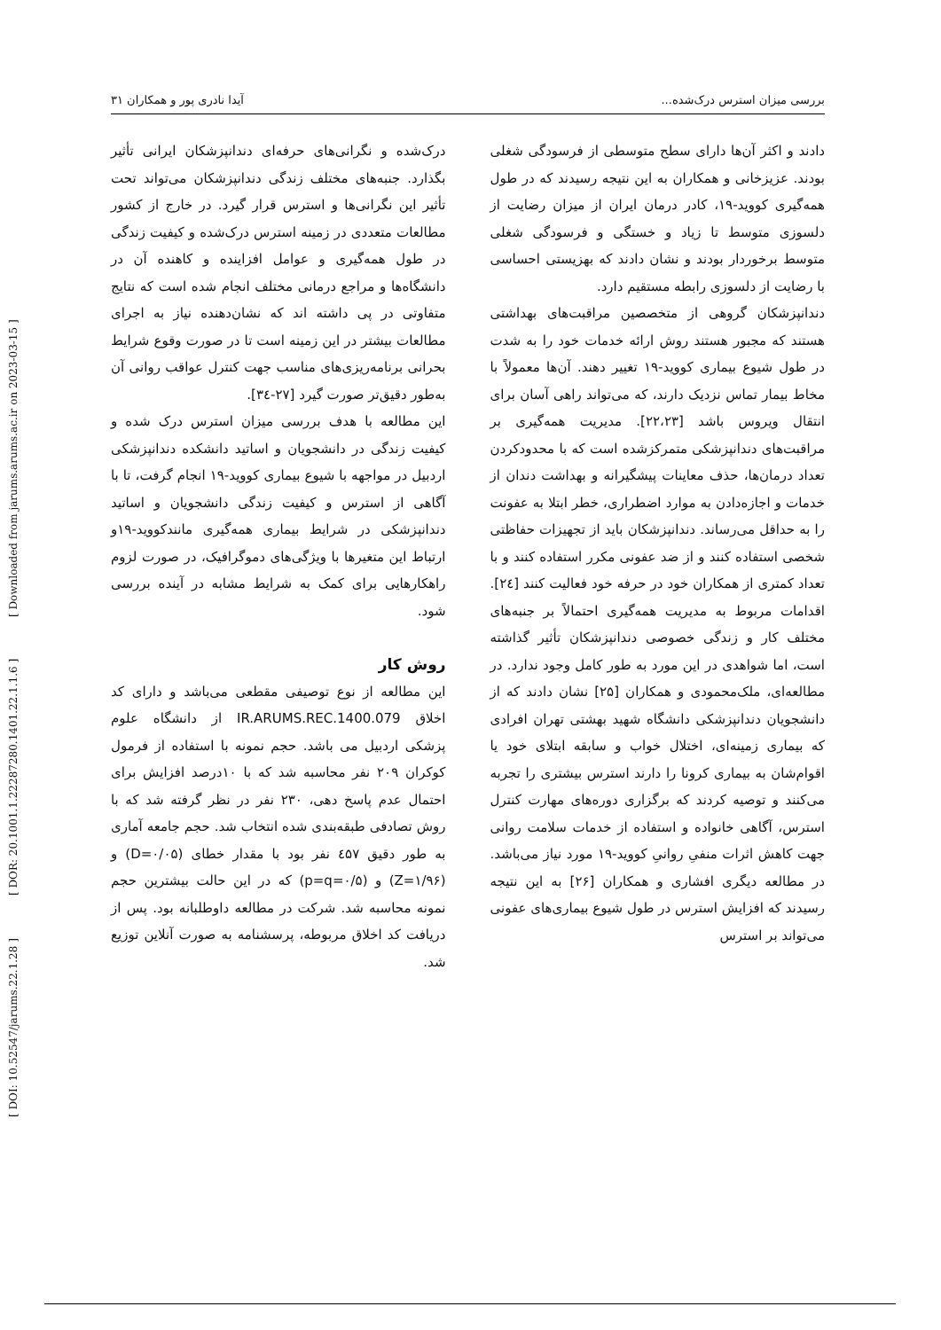[ DOI: 10.52547/jarums.22.1.28 ] [ DOR: 20.1001.1.22287280.1401.22.1.1.6 ] [ Downloaded from jarums.arums.ac.ir on 2023-03-15 ]
بررسی میزان استرس درک‌شده... آیدا نادری پور و همکاران ۳۱
دادند و اکثر آن‌ها دارای سطح متوسطی از فرسودگی شغلی بودند. عزیزخانی و همکاران به این نتیجه رسیدند که در طول همه‌گیری کووید-۱۹، کادر درمان ایران از میزان رضایت از دلسوزی متوسط تا زیاد و خستگی و فرسودگی شغلی متوسط برخوردار بودند و نشان دادند که بهزیستی احساسی با رضایت از دلسوزی رابطه مستقیم دارد.
دندانپزشکان گروهی از متخصصین مراقبت‌های بهداشتی هستند که مجبور هستند روش ارائه خدمات خود را به شدت در طول شیوع بیماری کووید-۱۹ تغییر دهند. آن‌ها معمولاً با مخاط بیمار تماس نزدیک دارند، که می‌تواند راهی آسان برای انتقال ویروس باشد [۲۲،۲۳]. مدیریت همه‌گیری بر مراقبت‌های دندانپزشکی متمرکزشده است که با محدودکردن تعداد درمان‌ها، حذف معاینات پیشگیرانه و بهداشت دندان از خدمات و اجازه‌دادن به موارد اضطراری، خطر ابتلا به عفونت را به حداقل می‌رساند. دندانپزشکان باید از تجهیزات حفاظتی شخصی استفاده کنند و از ضد عفونی مکرر استفاده کنند و با تعداد کمتری از همکاران خود در حرفه خود فعالیت کنند [۲٤]. اقدامات مربوط به مدیریت همه‌گیری احتمالاً بر جنبه‌های مختلف کار و زندگی خصوصی دندانپزشکان تأثیر گذاشته است، اما شواهدی در این مورد به طور کامل وجود ندارد. در مطالعه‌ای، ملک‌محمودی و همکاران [۲۵] نشان دادند که از دانشجویان دندانپزشکی دانشگاه شهید بهشتی تهران افرادی که بیماری زمینه‌ای، اختلال خواب و سابقه ابتلای خود یا اقوام‌شان به بیماری کرونا را دارند استرس بیشتری را تجربه می‌کنند و توصیه کردند که برگزاری دوره‌های مهارت کنترل استرس، آگاهی خانواده و استفاده از خدمات سلامت روانی جهت کاهش اثرات منفیِ روانیِ کووید-۱۹ مورد نیاز می‌باشد. در مطالعه دیگری افشاری و همکاران [۲۶] به این نتیجه رسیدند که افزایش استرس در طول شیوع بیماری‌های عفونی می‌تواند بر استرس
درک‌شده و نگرانی‌های حرفه‌ای دندانپزشکان ایرانی تأثیر بگذارد. جنبه‌های مختلف زندگی دندانپزشکان می‌تواند تحت تأثیر این نگرانی‌ها و استرس قرار گیرد. در خارج از کشور مطالعات متعددی در زمینه استرس درک‌شده و کیفیت زندگی در طول همه‌گیری و عوامل افزاینده و کاهنده آن در دانشگاه‌ها و مراجع درمانی مختلف انجام شده است که نتایج متفاوتی در پی داشته اند که نشان‌دهنده نیاز به اجرای مطالعات بیشتر در این زمینه است تا در صورت وقوع شرایط بحرانی برنامه‌ریزی‌های مناسب جهت کنترل عواقب روانی آن به‌طور دقیق‌تر صورت گیرد [۲۷-۳٤].
این مطالعه با هدف بررسی میزان استرس درک شده و کیفیت زندگی در دانشجویان و اساتید دانشکده دندانپزشکی اردبیل در مواجهه با شیوع بیماری کووید-۱۹ انجام گرفت، تا با آگاهی از استرس و کیفیت زندگی دانشجویان و اساتید دندانپزشکی در شرایط بیماری همه‌گیری مانندکووید-۱۹و ارتباط این متغیرها با ویژگی‌های دموگرافیک، در صورت لزوم راهکارهایی برای کمک به شرایط مشابه در آینده بررسی شود.
روش کار
این مطالعه از نوع توصیفی مقطعی می‌باشد و دارای کد اخلاق IR.ARUMS.REC.1400.079 از دانشگاه علوم پزشکی اردبیل می باشد. حجم نمونه با استفاده از فرمول کوکران ۲۰۹ نفر محاسبه شد که با ۱۰درصد افزایش برای احتمال عدم پاسخ دهی، ۲۳۰ نفر در نظر گرفته شد که با روش تصادفی طبقه‌بندی شده انتخاب شد. حجم جامعه آماری به طور دقیق ٤۵۷ نفر بود با مقدار خطای (D=۰/۰۵) و (Z=۱/۹۶) و (p=q=۰/۵) که در این حالت بیشترین حجم نمونه محاسبه شد. شرکت در مطالعه داوطلبانه بود. پس از دریافت کد اخلاق مربوطه، پرسشنامه به صورت آنلاین توزیع شد.